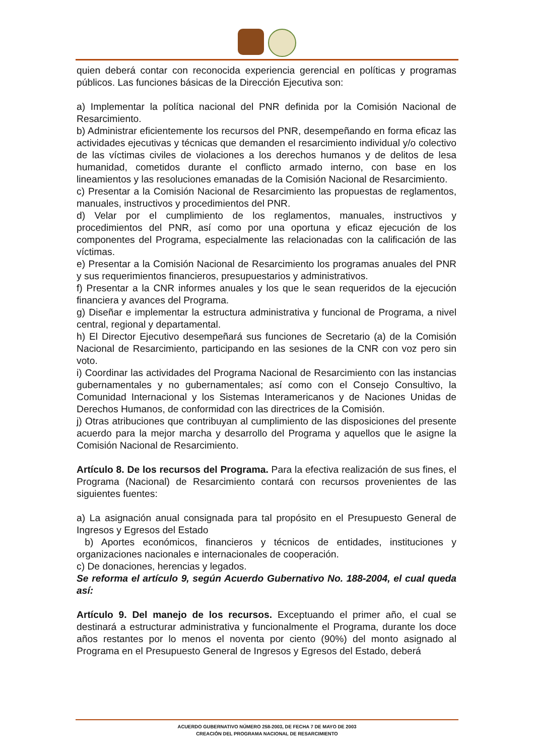quien deberá contar con reconocida experiencia gerencial en políticas y programas públicos. Las funciones básicas de la Dirección Ejecutiva son:
a) Implementar la política nacional del PNR definida por la Comisión Nacional de Resarcimiento.
b) Administrar eficientemente los recursos del PNR, desempeñando en forma eficaz las actividades ejecutivas y técnicas que demanden el resarcimiento individual y/o colectivo de las víctimas civiles de violaciones a los derechos humanos y de delitos de lesa humanidad, cometidos durante el conflicto armado interno, con base en los lineamientos y las resoluciones emanadas de la Comisión Nacional de Resarcimiento.
c) Presentar a la Comisión Nacional de Resarcimiento las propuestas de reglamentos, manuales, instructivos y procedimientos del PNR.
d) Velar por el cumplimiento de los reglamentos, manuales, instructivos y procedimientos del PNR, así como por una oportuna y eficaz ejecución de los componentes del Programa, especialmente las relacionadas con la calificación de las víctimas.
e) Presentar a la Comisión Nacional de Resarcimiento los programas anuales del PNR y sus requerimientos financieros, presupuestarios y administrativos.
f) Presentar a la CNR informes anuales y los que le sean requeridos de la ejecución financiera y avances del Programa.
g) Diseñar e implementar la estructura administrativa y funcional de Programa, a nivel central, regional y departamental.
h) El Director Ejecutivo desempeñará sus funciones de Secretario (a) de la Comisión Nacional de Resarcimiento, participando en las sesiones de la CNR con voz pero sin voto.
i) Coordinar las actividades del Programa Nacional de Resarcimiento con las instancias gubernamentales y no gubernamentales; así como con el Consejo Consultivo, la Comunidad Internacional y los Sistemas Interamericanos y de Naciones Unidas de Derechos Humanos, de conformidad con las directrices de la Comisión.
j) Otras atribuciones que contribuyan al cumplimiento de las disposiciones del presente acuerdo para la mejor marcha y desarrollo del Programa y aquellos que le asigne la Comisión Nacional de Resarcimiento.
Artículo 8. De los recursos del Programa. Para la efectiva realización de sus fines, el Programa (Nacional) de Resarcimiento contará con recursos provenientes de las siguientes fuentes:
a) La asignación anual consignada para tal propósito en el Presupuesto General de Ingresos y Egresos del Estado
b) Aportes económicos, financieros y técnicos de entidades, instituciones y organizaciones nacionales e internacionales de cooperación.
c) De donaciones, herencias y legados.
Se reforma el artículo 9, según Acuerdo Gubernativo No. 188-2004, el cual queda así:
Artículo 9. Del manejo de los recursos. Exceptuando el primer año, el cual se destinará a estructurar administrativa y funcionalmente el Programa, durante los doce años restantes por lo menos el noventa por ciento (90%) del monto asignado al Programa en el Presupuesto General de Ingresos y Egresos del Estado, deberá
ACUERDO GUBERNATIVO NÚMERO 258-2003, DE FECHA 7 DE MAYO DE 2003
CREACIÓN DEL PROGRAMA NACIONAL DE RESARCIMIENTO